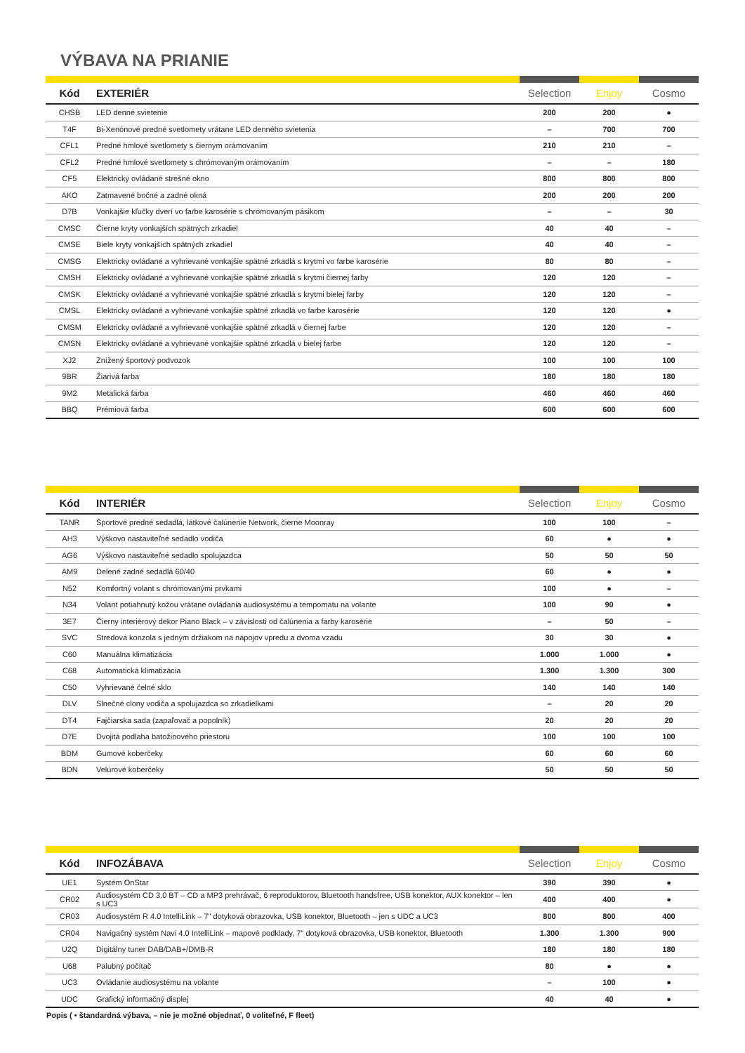VÝBAVA NA PRIANIE
| Kód | EXTERIÉR | Selection | Enjoy | Cosmo |
| --- | --- | --- | --- | --- |
| CHSB | LED denné svietenie | 200 | 200 | ● |
| T4F | Bi-Xenónové predné svetlomety vrátane LED denného svietenia | – | 700 | 700 |
| CFL1 | Predné hmlové svetlomety s čiernym orámovaním | 210 | 210 | – |
| CFL2 | Predné hmlové svetlomety s chrómovaným orámovaním | – | – | 180 |
| CF5 | Elektricky ovládané strešné okno | 800 | 800 | 800 |
| AKO | Zatmavené bočné a zadné okná | 200 | 200 | 200 |
| D7B | Vonkajšie kľučky dverí vo farbe karosérie s chrómovaným pásikom | – | – | 30 |
| CMSC | Čierne kryty vonkajších spätných zrkadiel | 40 | 40 | – |
| CMSE | Biele kryty vonkajších spätných zrkadiel | 40 | 40 | – |
| CMSG | Elektricky ovládané a vyhrievané vonkajšie spätné zrkadlá s krytmi vo farbe karosérie | 80 | 80 | – |
| CMSH | Elektricky ovládané a vyhrievané vonkajšie spätné zrkadlá s krytmi čiernej farby | 120 | 120 | – |
| CMSK | Elektricky ovládané a vyhrievané vonkajšie spätné zrkadlá s krytmi bielej farby | 120 | 120 | – |
| CMSL | Elektricky ovládané a vyhrievané vonkajšie spätné zrkadlá vo farbe karosérie | 120 | 120 | ● |
| CMSM | Elektricky ovládané a vyhrievané vonkajšie spätné zrkadlá v čiernej farbe | 120 | 120 | – |
| CMSN | Elektricky ovládané a vyhrievané vonkajšie spätné zrkadlá v bielej farbe | 120 | 120 | – |
| XJ2 | Znížený športový podvozok | 100 | 100 | 100 |
| 9BR | Žiarivá farba | 180 | 180 | 180 |
| 9M2 | Metalická farba | 460 | 460 | 460 |
| BBQ | Prémiová farba | 600 | 600 | 600 |
| Kód | INTERIÉR | Selection | Enjoy | Cosmo |
| --- | --- | --- | --- | --- |
| TANR | Športové predné sedadlá, látkové čalúnenie Network, čierne Moonray | 100 | 100 | – |
| AH3 | Výškovo nastaviteľné sedadlo vodiča | 60 | ● | ● |
| AG6 | Výškovo nastaviteľné sedadlo spolujazdca | 50 | 50 | 50 |
| AM9 | Delené zadné sedadlá 60/40 | 60 | ● | ● |
| N52 | Komfortný volant s chrómovanými prvkami | 100 | ● | – |
| N34 | Volant potiahnutý kožou vrátane ovládania audiosystému a tempomatu na volante | 100 | 90 | ● |
| 3E7 | Čierny interiérový dekor Piano Black – v závislosti od čalúnenia a farby karosérie | – | 50 | – |
| SVC | Stredová konzola s jedným držiakom na nápojov vpredu a dvoma vzadu | 30 | 30 | ● |
| C60 | Manuálna klimatizácia | 1.000 | 1.000 | ● |
| C68 | Automatická klimatizácia | 1.300 | 1.300 | 300 |
| C50 | Vyhrievané čelné sklo | 140 | 140 | 140 |
| DLV | Slnečné clony vodiča a spolujazdca so zrkadielkami | – | 20 | 20 |
| DT4 | Fajčiarska sada (zapaľovač a popolník) | 20 | 20 | 20 |
| D7E | Dvojitá podlaha batožinového priestoru | 100 | 100 | 100 |
| BDM | Gumové koberčeky | 60 | 60 | 60 |
| BDN | Velúrové koberčeky | 50 | 50 | 50 |
| Kód | INFOZÁBAVA | Selection | Enjoy | Cosmo |
| --- | --- | --- | --- | --- |
| UE1 | Systém OnStar | 390 | 390 | ● |
| CR02 | Audiosystém CD 3.0 BT – CD a MP3 prehrávač, 6 reproduktorov, Bluetooth handsfree, USB konektor, AUX konektor – len s UC3 | 400 | 400 | ● |
| CR03 | Audiosystém R 4.0 IntelliLink – 7" dotyková obrazovka, USB konektor, Bluetooth – jen s UDC a UC3 | 800 | 800 | 400 |
| CR04 | Navigačný systém Navi 4.0 IntelliLink – mapové podklady, 7" dotyková obrazovka, USB konektor, Bluetooth | 1.300 | 1.300 | 900 |
| U2Q | Digitálny tuner DAB/DAB+/DMB-R | 180 | 180 | 180 |
| U68 | Palubný počítač | 80 | ● | ● |
| UC3 | Ovládanie audiosystému na volante | – | 100 | ● |
| UDC | Grafický informačný displej | 40 | 40 | ● |
Popis ( • štandardná výbava, – nie je možné objednať, 0 voliteľné, F fleet)